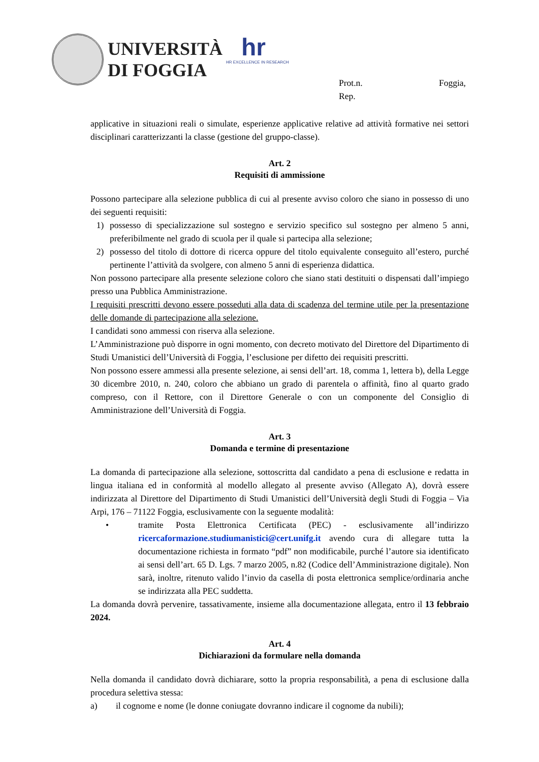UNIVERSITÀ
DI FOGGIA
hr
HR EXCELLENCE IN RESEARCH
Prot.n. Foggia,
Rep.
applicative in situazioni reali o simulate, esperienze applicative relative ad attività formative nei settori disciplinari caratterizzanti la classe (gestione del gruppo-classe).
Art. 2
Requisiti di ammissione
Possono partecipare alla selezione pubblica di cui al presente avviso coloro che siano in possesso di uno dei seguenti requisiti:
1) possesso di specializzazione sul sostegno e servizio specifico sul sostegno per almeno 5 anni, preferibilmente nel grado di scuola per il quale si partecipa alla selezione;
2) possesso del titolo di dottore di ricerca oppure del titolo equivalente conseguito all’estero, purché pertinente l’attività da svolgere, con almeno 5 anni di esperienza didattica.
Non possono partecipare alla presente selezione coloro che siano stati destituiti o dispensati dall’impiego presso una Pubblica Amministrazione.
I requisiti prescritti devono essere posseduti alla data di scadenza del termine utile per la presentazione delle domande di partecipazione alla selezione.
I candidati sono ammessi con riserva alla selezione.
L’Amministrazione può disporre in ogni momento, con decreto motivato del Direttore del Dipartimento di Studi Umanistici dell’Università di Foggia, l’esclusione per difetto dei requisiti prescritti.
Non possono essere ammessi alla presente selezione, ai sensi dell’art. 18, comma 1, lettera b), della Legge 30 dicembre 2010, n. 240, coloro che abbiano un grado di parentela o affinità, fino al quarto grado compreso, con il Rettore, con il Direttore Generale o con un componente del Consiglio di Amministrazione dell’Università di Foggia.
Art. 3
Domanda e termine di presentazione
La domanda di partecipazione alla selezione, sottoscritta dal candidato a pena di esclusione e redatta in lingua italiana ed in conformità al modello allegato al presente avviso (Allegato A), dovrà essere indirizzata al Direttore del Dipartimento di Studi Umanistici dell’Università degli Studi di Foggia – Via Arpi, 176 – 71122 Foggia, esclusivamente con la seguente modalità:
• tramite Posta Elettronica Certificata (PEC) - esclusivamente all’indirizzo ricercaformazione.studiumanistici@cert.unifg.it avendo cura di allegare tutta la documentazione richiesta in formato “pdf” non modificabile, purché l’autore sia identificato ai sensi dell’art. 65 D. Lgs. 7 marzo 2005, n.82 (Codice dell’Amministrazione digitale). Non sarà, inoltre, ritenuto valido l’invio da casella di posta elettronica semplice/ordinaria anche se indirizzata alla PEC suddetta.
La domanda dovrà pervenire, tassativamente, insieme alla documentazione allegata, entro il 13 febbraio 2024.
Art. 4
Dichiarazioni da formulare nella domanda
Nella domanda il candidato dovrà dichiarare, sotto la propria responsabilità, a pena di esclusione dalla procedura selettiva stessa:
a) il cognome e nome (le donne coniugate dovranno indicare il cognome da nubili);